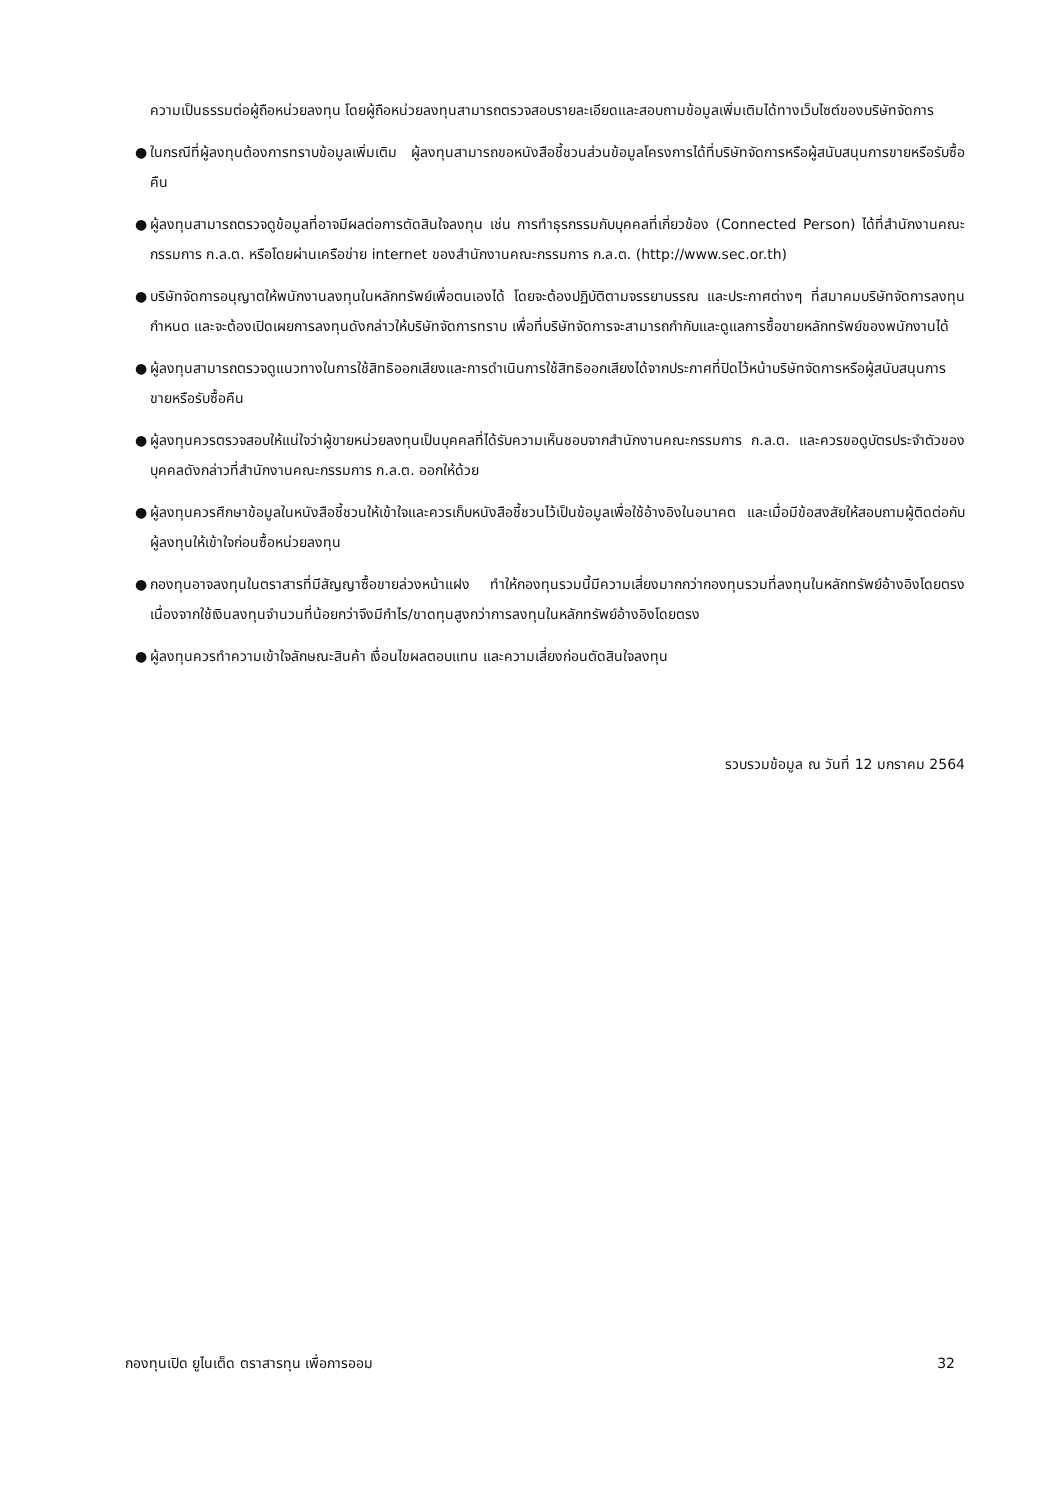ความเป็นธรรมต่อผู้ถือหน่วยลงทุน โดยผู้ถือหน่วยลงทุนสามารถตรวจสอบรายละเอียดและสอบถามข้อมูลเพิ่มเติมได้ทางเว็บไซต์ของบริษัทจัดการ
● ในกรณีที่ผู้ลงทุนต้องการทราบข้อมูลเพิ่มเติม ผู้ลงทุนสามารถขอหนังสือชี้ชวนส่วนข้อมูลโครงการได้ที่บริษัทจัดการหรือผู้สนับสนุนการขายหรือรับซื้อคืน
● ผู้ลงทุนสามารถตรวจดูข้อมูลที่อาจมีผลต่อการตัดสินใจลงทุน เช่น การทำธุรกรรมกับบุคคลที่เกี่ยวข้อง (Connected Person) ได้ที่สำนักงานคณะกรรมการ ก.ล.ต. หรือโดยผ่านเครือข่าย internet ของสำนักงานคณะกรรมการ ก.ล.ต. (http://www.sec.or.th)
● บริษัทจัดการอนุญาตให้พนักงานลงทุนในหลักทรัพย์เพื่อตนเองได้ โดยจะต้องปฏิบัติตามจรรยาบรรณ และประกาศต่างๆ ที่สมาคมบริษัทจัดการลงทุนกำหนด และจะต้องเปิดเผยการลงทุนดังกล่าวให้บริษัทจัดการทราบ เพื่อที่บริษัทจัดการจะสามารถกำกับและดูแลการซื้อขายหลักทรัพย์ของพนักงานได้
● ผู้ลงทุนสามารถตรวจดูแนวทางในการใช้สิทธิออกเสียงและการดำเนินการใช้สิทธิออกเสียงได้จากประกาศที่ปิดไว้หน้าบริษัทจัดการหรือผู้สนับสนุนการขายหรือรับซื้อคืน
● ผู้ลงทุนควรตรวจสอบให้แน่ใจว่าผู้ขายหน่วยลงทุนเป็นบุคคลที่ได้รับความเห็นชอบจากสำนักงานคณะกรรมการ ก.ล.ต. และควรขอดูบัตรประจำตัวของบุคคลดังกล่าวที่สำนักงานคณะกรรมการ ก.ล.ต. ออกให้ด้วย
● ผู้ลงทุนควรศึกษาข้อมูลในหนังสือชี้ชวนให้เข้าใจและควรเก็บหนังสือชี้ชวนไว้เป็นข้อมูลเพื่อใช้อ้างอิงในอนาคต และเมื่อมีข้อสงสัยให้สอบถามผู้ติดต่อกับผู้ลงทุนให้เข้าใจก่อนซื้อหน่วยลงทุน
● กองทุนอาจลงทุนในตราสารที่มีสัญญาซื้อขายล่วงหน้าแฝง ทำให้กองทุนรวมนี้มีความเสี่ยงมากกว่ากองทุนรวมที่ลงทุนในหลักทรัพย์อ้างอิงโดยตรง เนื่องจากใช้เงินลงทุนจำนวนที่น้อยกว่าจึงมีกำไร/ขาดทุนสูงกว่าการลงทุนในหลักทรัพย์อ้างอิงโดยตรง
● ผู้ลงทุนควรทำความเข้าใจลักษณะสินค้า เงื่อนไขผลตอบแทน และความเสี่ยงก่อนตัดสินใจลงทุน
รวบรวมข้อมูล ณ วันที่ 12 มกราคม 2564
กองทุนเปิด ยูไนเต็ด ตราสารทุน เพื่อการออม 32